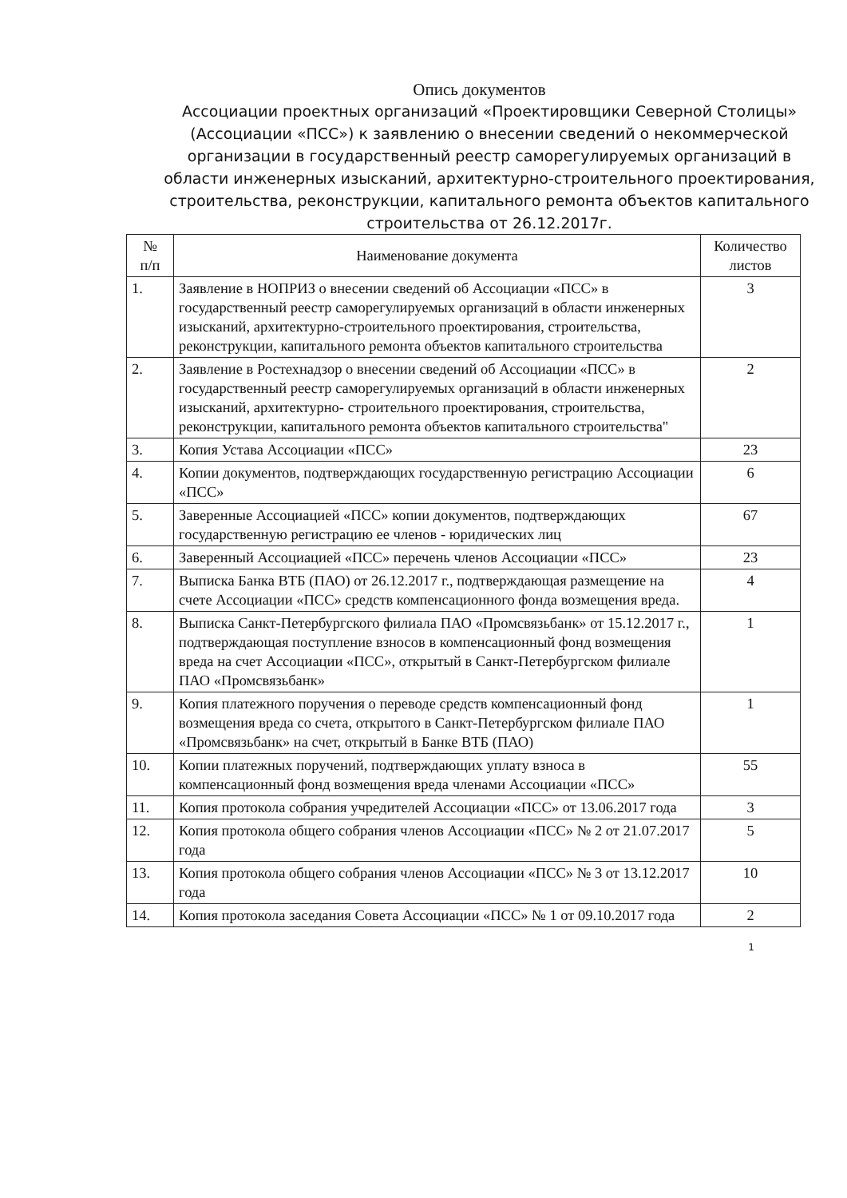Опись документов
Ассоциации проектных организаций «Проектировщики Северной Столицы» (Ассоциации «ПСС») к заявлению о внесении сведений о некоммерческой организации в государственный реестр саморегулируемых организаций в области инженерных изысканий, архитектурно-строительного проектирования, строительства, реконструкции, капитального ремонта объектов капитального строительства от 26.12.2017г.
| № п/п | Наименование документа | Количество листов |
| --- | --- | --- |
| 1. | Заявление в НОПРИЗ о внесении сведений об Ассоциации «ПСС» в государственный реестр саморегулируемых организаций в области инженерных изысканий, архитектурно-строительного проектирования, строительства, реконструкции, капитального ремонта объектов капитального строительства | 3 |
| 2. | Заявление в Ростехнадзор о внесении сведений об Ассоциации «ПСС» в государственный реестр саморегулируемых организаций в области инженерных изысканий, архитектурно- строительного проектирования, строительства, реконструкции, капитального ремонта объектов капитального строительства" | 2 |
| 3. | Копия Устава Ассоциации «ПСС» | 23 |
| 4. | Копии документов, подтверждающих государственную регистрацию Ассоциации «ПСС» | 6 |
| 5. | Заверенные Ассоциацией «ПСС» копии документов, подтверждающих государственную регистрацию ее членов - юридических лиц | 67 |
| 6. | Заверенный Ассоциацией «ПСС» перечень членов Ассоциации «ПСС» | 23 |
| 7. | Выписка Банка ВТБ (ПАО) от 26.12.2017 г., подтверждающая размещение на счете Ассоциации «ПСС» средств компенсационного фонда возмещения вреда. | 4 |
| 8. | Выписка Санкт-Петербургского филиала ПАО «Промсвязьбанк» от 15.12.2017 г., подтверждающая поступление взносов в компенсационный фонд возмещения вреда на счет Ассоциации «ПСС», открытый в Санкт-Петербургском филиале ПАО «Промсвязьбанк» | 1 |
| 9. | Копия платежного поручения о переводе средств компенсационный фонд возмещения вреда со счета, открытого в Санкт-Петербургском филиале ПАО «Промсвязьбанк» на счет, открытый в Банке ВТБ (ПАО) | 1 |
| 10. | Копии платежных поручений, подтверждающих уплату взноса в компенсационный фонд возмещения вреда членами Ассоциации «ПСС» | 55 |
| 11. | Копия протокола собрания учредителей Ассоциации «ПСС» от 13.06.2017 года | 3 |
| 12. | Копия протокола общего собрания членов Ассоциации «ПСС» № 2 от 21.07.2017 года | 5 |
| 13. | Копия протокола общего собрания членов Ассоциации «ПСС» № 3 от 13.12.2017 года | 10 |
| 14. | Копия протокола заседания Совета Ассоциации «ПСС» № 1 от 09.10.2017 года | 2 |
1